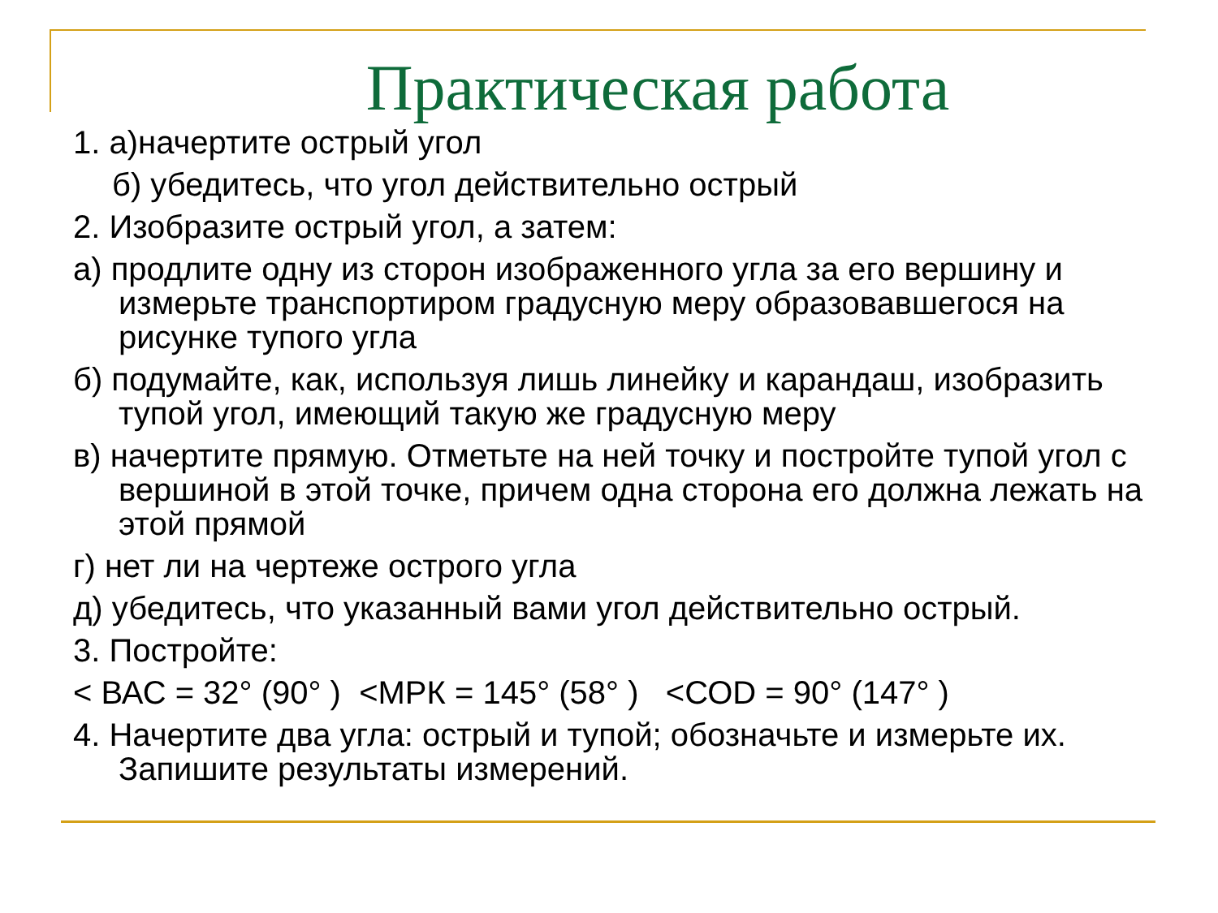Практическая работа
1. а)начертите острый угол
б) убедитесь, что угол действительно острый
2. Изобразите острый угол, а затем:
а) продлите одну из сторон изображенного угла за его вершину и измерьте транспортиром градусную меру образовавшегося на рисунке тупого угла
б) подумайте, как, используя лишь линейку и карандаш, изобразить тупой угол, имеющий такую же градусную меру
в) начертите прямую. Отметьте на ней точку и постройте тупой угол с вершиной в этой точке, причем одна сторона его должна лежать на этой прямой
г) нет ли на чертеже острого угла
д) убедитесь, что указанный вами угол действительно острый.
3. Постройте:
< ВАС = 32° (90° ) <МРК = 145° (58° ) <СОD = 90° (147° )
4. Начертите два угла: острый и тупой; обозначьте и измерьте их. Запишите результаты измерений.